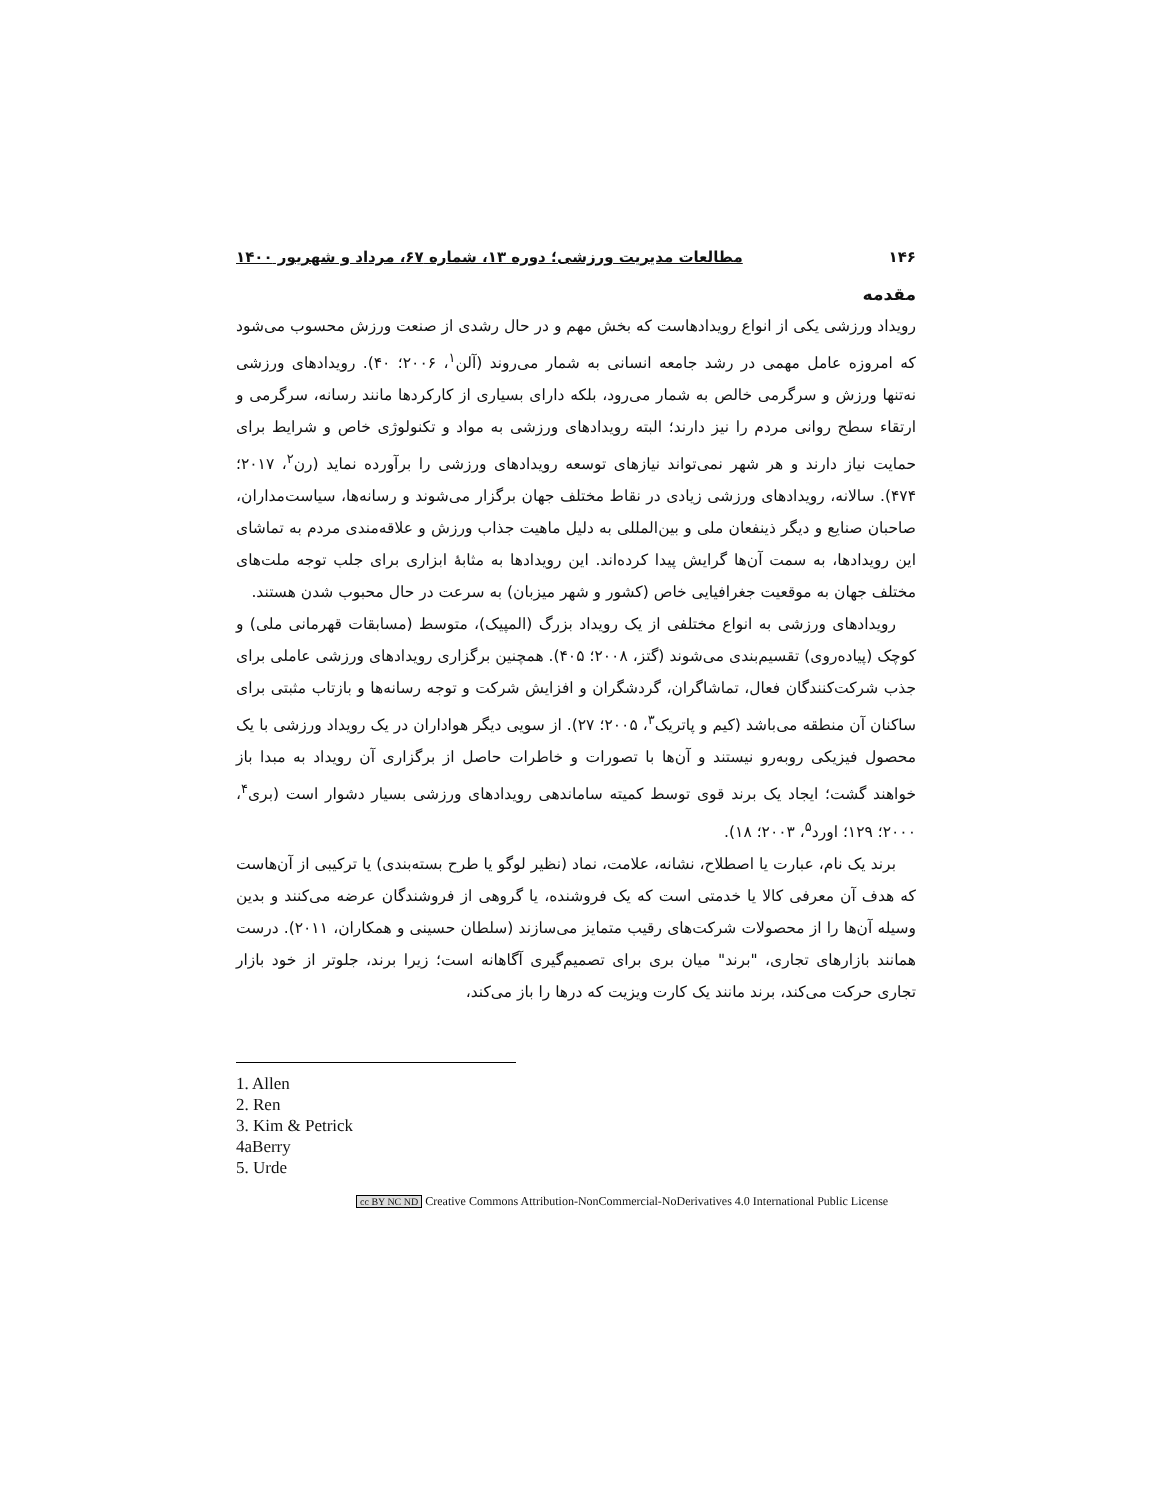۱۴۶ مطالعات مدیریت ورزشی؛ دوره ۱۳، شماره ۶۷، مرداد و شهریور ۱۴۰۰
مقدمه
رویداد ورزشی یکی از انواع رویدادهاست که بخش مهم و در حال رشدی از صنعت ورزش محسوب می‌شود که امروزه عامل مهمی در رشد جامعه انسانی به شمار می‌روند (آلن<sup>۱</sup>، ۲۰۰۶؛ ۴۰). رویدادهای ورزشی نه‌تنها ورزش و سرگرمی خالص به شمار می‌رود، بلکه دارای بسیاری از کارکردها مانند رسانه، سرگرمی و ارتقاء سطح روانی مردم را نیز دارند؛ البته رویدادهای ورزشی به مواد و تکنولوژی خاص و شرایط برای حمایت نیاز دارند و هر شهر نمی‌تواند نیازهای توسعه رویدادهای ورزشی را برآورده نماید (رن<sup>۲</sup>، ۲۰۱۷؛ ۴۷۴). سالانه، رویدادهای ورزشی زیادی در نقاط مختلف جهان برگزار می‌شوند و رسانه‌ها، سیاست‌مداران، صاحبان صنایع و دیگر ذینفعان ملی و بین‌المللی به دلیل ماهیت جذاب ورزش و علاقه‌مندی مردم به تماشای این رویدادها، به سمت آن‌ها گرایش پیدا کرده‌اند. این رویدادها به مثابهٔ ابزاری برای جلب توجه ملت‌های مختلف جهان به موقعیت جغرافیایی خاص (کشور و شهر میزبان) به سرعت در حال محبوب شدن هستند.
رویدادهای ورزشی به انواع مختلفی از یک رویداد بزرگ (المپیک)، متوسط (مسابقات قهرمانی ملی) و کوچک (پیاده‌روی) تقسیم‌بندی می‌شوند (گتز، ۲۰۰۸؛ ۴۰۵). همچنین برگزاری رویدادهای ورزشی عاملی برای جذب شرکت‌کنندگان فعال، تماشاگران، گردشگران و افزایش شرکت و توجه رسانه‌ها و بازتاب مثبتی برای ساکنان آن منطقه می‌باشد (کیم و پاتریک<sup>۳</sup>، ۲۰۰۵؛ ۲۷). از سویی دیگر هواداران در یک رویداد ورزشی با یک محصول فیزیکی روبه‌رو نیستند و آن‌ها با تصورات و خاطرات حاصل از برگزاری آن رویداد به مبدا باز خواهند گشت؛ ایجاد یک برند قوی توسط کمیته ساماندهی رویدادهای ورزشی بسیار دشوار است (بری<sup>۴</sup>، ۲۰۰۰؛ ۱۲۹؛ اورد<sup>۵</sup>، ۲۰۰۳؛ ۱۸).
برند یک نام، عبارت یا اصطلاح، نشانه، علامت، نماد (نظیر لوگو یا طرح بسته‌بندی) یا ترکیبی از آن‌هاست که هدف آن معرفی کالا یا خدمتی است که یک فروشنده، یا گروهی از فروشندگان عرضه می‌کنند و بدین وسیله آن‌ها را از محصولات شرکت‌های رقیب متمایز می‌سازند (سلطان حسینی و همکاران، ۲۰۱۱). درست همانند بازارهای تجاری، "برند" میان بری برای تصمیم‌گیری آگاهانه است؛ زیرا برند، جلوتر از خود بازار تجاری حرکت می‌کند، برند مانند یک کارت ویزیت که درها را باز می‌کند،
1. Allen
2. Ren
3. Kim & Petrick
4aBerry
5. Urde
cc BY NC ND Creative Commons Attribution-NonCommercial-NoDerivatives 4.0 International Public License